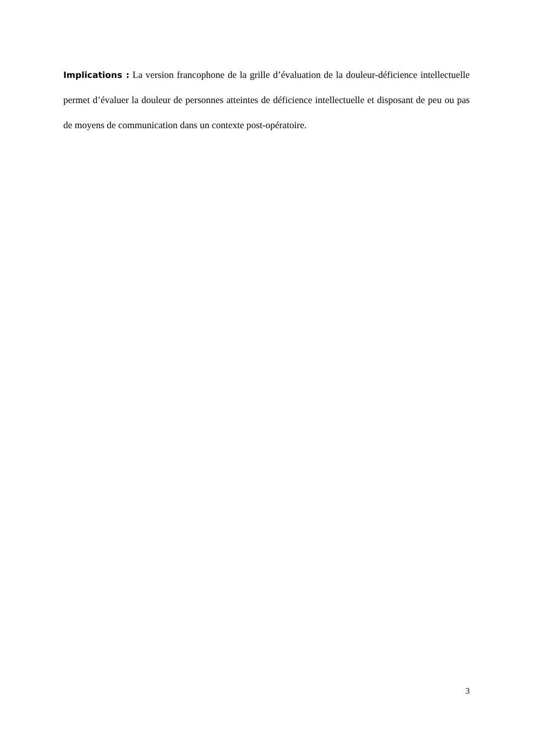Implications : La version francophone de la grille d’évaluation de la douleur-déficience intellectuelle permet d’évaluer la douleur de personnes atteintes de déficience intellectuelle et disposant de peu ou pas de moyens de communication dans un contexte post-opératoire.
3